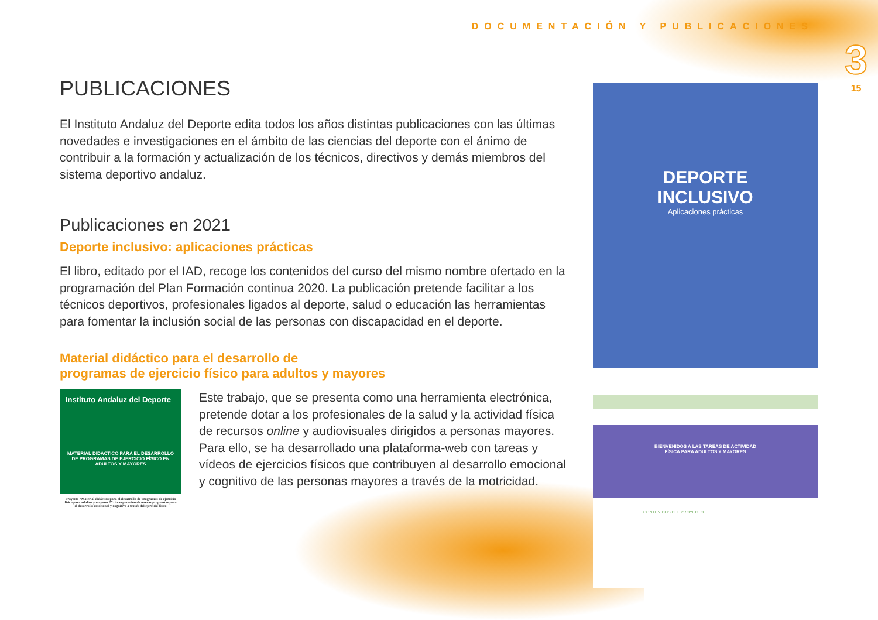DOCUMENTACIÓN Y PUBLICACIONES
3
15
PUBLICACIONES
El Instituto Andaluz del Deporte edita todos los años distintas publicaciones con las últimas novedades e investigaciones en el ámbito de las ciencias del deporte con el ánimo de contribuir a la formación y actualización de los técnicos, directivos y demás miembros del sistema deportivo andaluz.
Publicaciones en 2021
Deporte inclusivo: aplicaciones prácticas
El libro, editado por el IAD, recoge los contenidos del curso del mismo nombre ofertado en la programación del Plan Formación continua 2020. La publicación pretende facilitar a los técnicos deportivos, profesionales ligados al deporte, salud o educación las herramientas para fomentar la inclusión social de las personas con discapacidad en el deporte.
Material didáctico para el desarrollo de
programas de ejercicio físico para adultos y mayores
Instituto Andaluz del Deporte
MATERIAL DIDÁCTICO PARA EL DESARROLLO DE PROGRAMAS DE EJERCICIO FÍSICO EN ADULTOS Y MAYORES
Proyecto “Material didáctico para el desarrollo de programas de ejercicio físico para adultos y mayores 2”: incorporación de nuevas propuestas para el desarrollo emocional y cognitivo a través del ejercicio físico
Este trabajo, que se presenta como una herramienta electrónica, pretende dotar a los profesionales de la salud y la actividad física de recursos online y audiovisuales dirigidos a personas mayores. Para ello, se ha desarrollado una plataforma-web con tareas y vídeos de ejercicios físicos que contribuyen al desarrollo emocional y cognitivo de las personas mayores a través de la motricidad.
DEPORTE
INCLUSIVO
Aplicaciones prácticas
BIENVENIDOS A LAS TAREAS DE ACTIVIDAD
FÍSICA PARA ADULTOS Y MAYORES
CONTENIDOS DEL PROYECTO